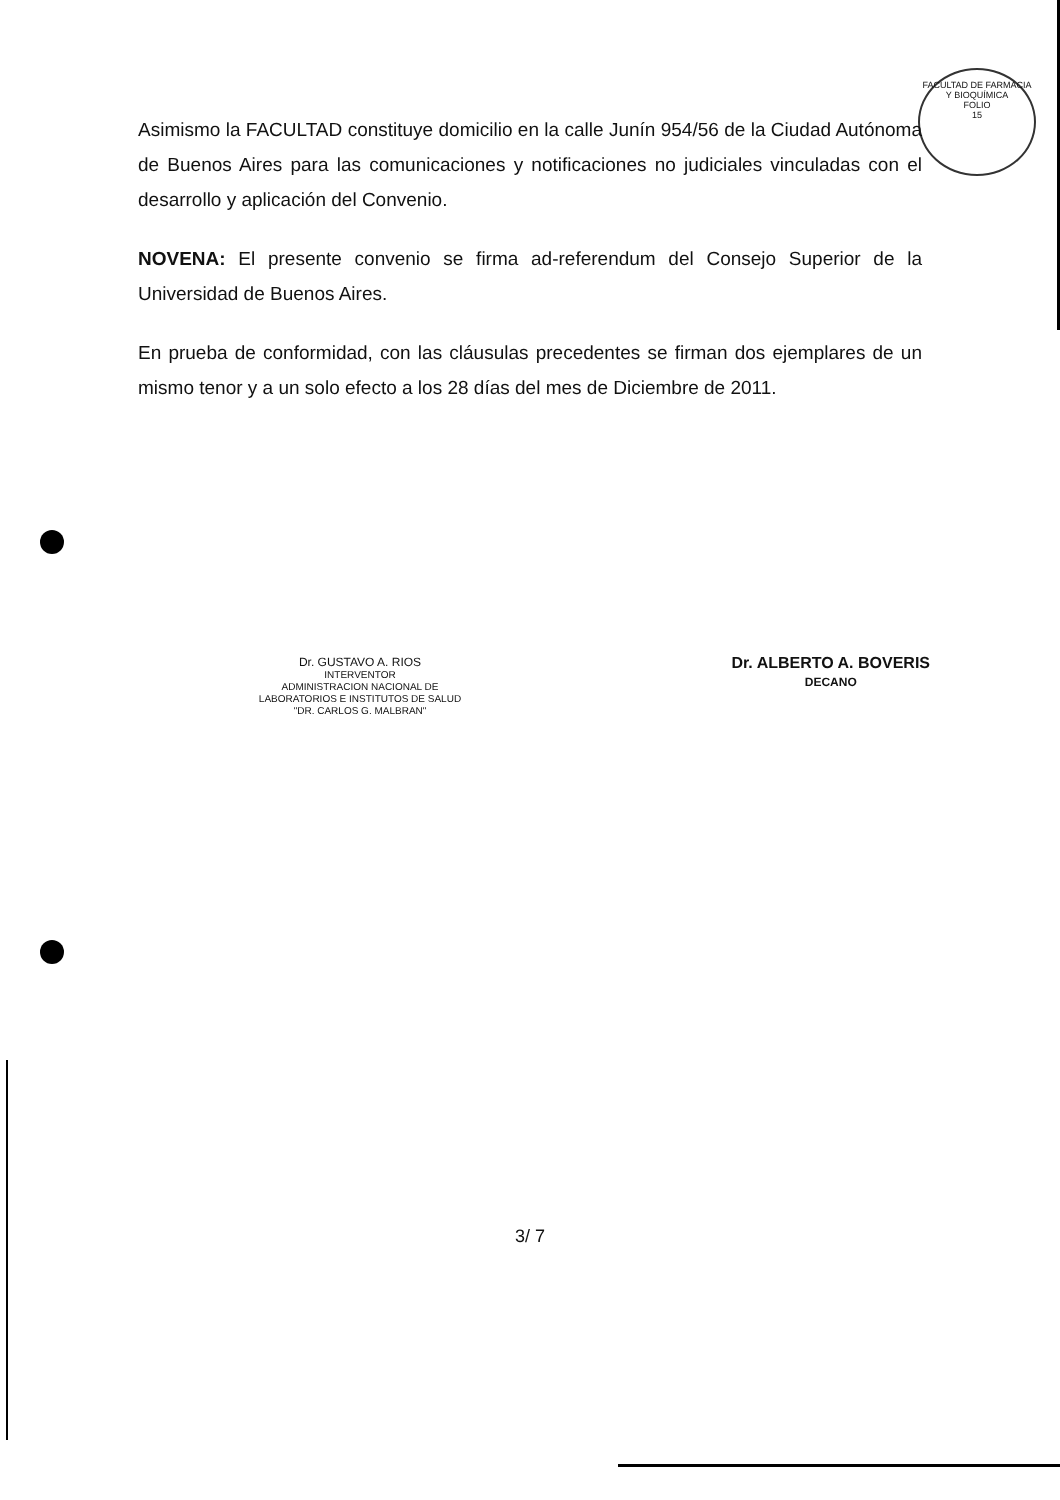FACULTAD DE FARMACIA Y BIOQUÍMICA
FOLIO
15
Asimismo la FACULTAD constituye domicilio en la calle Junín 954/56 de la Ciudad Autónoma de Buenos Aires para las comunicaciones y notificaciones no judiciales vinculadas con el desarrollo y aplicación del Convenio.
NOVENA: El presente convenio se firma ad-referendum del Consejo Superior de la Universidad de Buenos Aires.
En prueba de conformidad, con las cláusulas precedentes se firman dos ejemplares de un mismo tenor y a un solo efecto a los 28 días del mes de Diciembre de 2011.
Dr. GUSTAVO A. RIOS
INTERVENTOR
ADMINISTRACION NACIONAL DE
LABORATORIOS E INSTITUTOS DE SALUD
"DR. CARLOS G. MALBRAN"
Dr. ALBERTO A. BOVERIS
DECANO
3/ 7